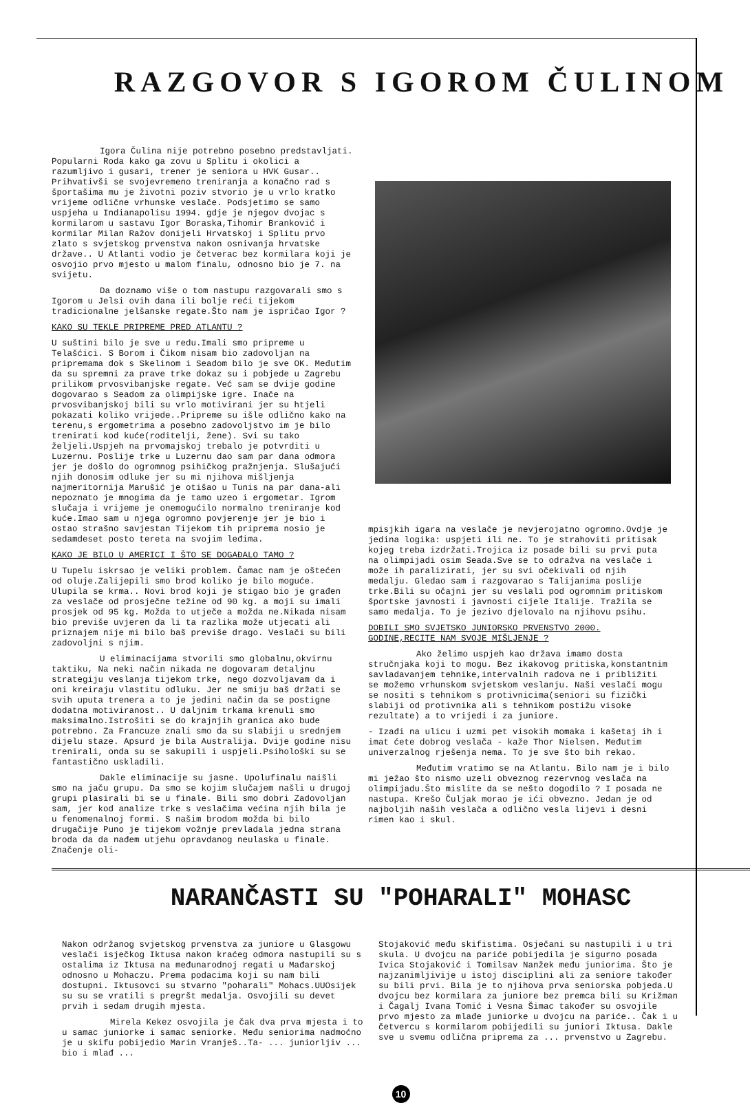RAZGOVOR S IGOROM ČULINOM
Igora Čulina nije potrebno posebno predstavljati. Popularni Roda kako ga zovu u Splitu i okolici a razumljivo i gusari, trener je seniora u HVK Gusar.. Prihvativši se svojevremeno treniranja a konačno rad s športašima mu je životni poziv stvorio je u vrlo kratko vrijeme odlične vrhunske veslače. Podsjetimo se samo uspjeha u Indianapolisu 1994. gdje je njegov dvojac s kormilarom u sastavu Igor Boraska,Tihomir Branković i kormilar Milan Ražov donijeli Hrvatskoj i Splitu prvo zlato s svjetskog prvenstva nakon osnivanja hrvatske države.. U Atlanti vodio je četverac bez kormilara koji je osvojio prvo mjesto u malom finalu, odnosno bio je 7. na svijetu.
Da doznamo više o tom nastupu razgovarali smo s Igorom u Jelsi ovih dana ili bolje reći tijekom tradicionalne jelšanske regate.Što nam je ispričao Igor ?
KAKO SU TEKLE PRIPREME PRED ATLANTU ?
U suštini bilo je sve u redu.Imali smo pripreme u Telašćici. S Borom i Čikom nisam bio zadovoljan na pripremama dok s Skelinom i Seadom bilo je sve OK. Međutim da su spremni za prave trke dokaz su i pobjede u Zagrebu prilikom prvosvibanjske regate. Već sam se dvije godine dogovarao s Seadom za olimpijske igre. Inače na prvosvibanjskoj bili su vrlo motivirani jer su htjeli pokazati koliko vrijede..Pripreme su išle odlično kako na terenu,s ergometrima a posebno zadovoljstvo im je bilo trenirati kod kuće(roditelji, žene). Svi su tako željeli.Uspjeh na prvomajskoj trebalo je potvrditi u Luzernu. Poslije trke u Luzernu dao sam par dana odmora jer je došlo do ogromnog psihičkog pražnjenja. Slušajući njih donosim odluke jer su mi njihova mišljenja najmeritornija Marušić je otišao u Tunis na par dana-ali nepoznato je mnogima da je tamo uzeo i ergometar. Igrom slučaja i vrijeme je onemogućilo normalno treniranje kod kuće.Imao sam u njega ogromno povjerenje jer je bio i ostao strašno savjestan Tijekom tih priprema nosio je sedamdeset posto tereta na svojim leđima.
KAKO JE BILO U AMERICI I ŠTO SE DOGAĐALO TAMO ?
U Tupelu iskrsao je veliki problem. Čamac nam je oštećen od oluje.Zalijepili smo brod koliko je bilo moguće. Ulupila se krma.. Novi brod koji je stigao bio je građen za veslače od prosječne težine od 90 kg. a moji su imali prosjek od 95 kg. Možda to utječe a možda ne.Nikada nisam bio previše uvjeren da li ta razlika može utjecati ali priznajem nije mi bilo baš previše drago. Veslači su bili zadovoljni s njim.
U eliminacijama stvorili smo globalnu,okvirnu taktiku, Na neki način nikada ne dogovaram detaljnu strategiju veslanja tijekom trke, nego dozvoljavam da i oni kreiraju vlastitu odluku. Jer ne smiju baš držati se svih uputa trenera a to je jedini način da se postigne dodatna motiviranost.. U daljnim trkama krenuli smo maksimalno.Istrošiti se do krajnjih granica ako bude potrebno. Za Francuze znali smo da su slabiji u srednjem dijelu staze. Apsurd je bila Australija. Dvije godine nisu trenirali, onda su se sakupili i uspjeli.Psihološki su se fantastično uskladili.
Dakle eliminacije su jasne. Upolufinalu naišli smo na jaču grupu. Da smo se kojim slučajem našli u drugoj grupi plasirali bi se u finale. Bili smo dobri Zadovoljan sam, jer kod analize trke s veslačima većina njih bila je u fenomenalnoj formi. S našim brodom možda bi bilo drugačije Puno je tijekom vožnje prevladala jedna strana broda da da nađem utjehu opravdanog neulaska u finale. Značenje oli-
mpisjkih igara na veslače je nevjerojatno ogromno.Ovdje je jedina logika: uspjeti ili ne. To je strahoviti pritisak kojeg treba izdržati.Trojica iz posade bili su prvi puta na olimpijadi osim Seada.Sve se to odražva na veslače i može ih paralizirati, jer su svi očekivali od njih medalju. Gledao sam i razgovarao s Talijanima poslije trke.Bili su očajni jer su veslali pod ogromnim pritiskom športske javnosti i javnosti cijele Italije. Tražila se samo medalja. To je jezivo djelovalo na njihovu psihu.
DOBILI SMO SVJETSKO JUNIORSKO PRVENSTVO 2000. GODINE,RECITE NAM SVOJE MIŠLJENJE ?
Ako želimo uspjeh kao država imamo dosta stručnjaka koji to mogu. Bez ikakovog pritiska,konstantnim savladavanjem tehnike,intervalnih radova ne i približiti se možemo vrhunskom svjetskom veslanju. Naši veslači mogu se nositi s tehnikom s protivnicima(seniori su fizički slabiji od protivnika ali s tehnikom postižu visoke rezultate) a to vrijedi i za juniore.
- Izađi na ulicu i uzmi pet visokih momaka i kašetaj ih i imat ćete dobrog veslača - kaže Thor Nielsen. Međutim univerzalnog rješenja nema. To je sve što bih rekao.
Međutim vratimo se na Atlantu. Bilo nam je i bilo mi ježao što nismo uzeli obveznog rezervnog veslača na olimpijadu.Što mislite da se nešto dogodilo ? I posada ne nastupa. Krešo Čuljak morao je ići obvezno. Jedan je od najboljih naših veslača a odlično vesla lijevi i desni rimen kao i skul.
NARANČASTI SU "POHARALI" MOHASC
Nakon održanog svjetskog prvenstva za juniore u Glasgowu veslači isječkog Iktusa nakon kraćeg odmora nastupili su s ostalima iz Iktusa na međunarodnoj regati u Mađarskoj odnosno u Mohaczu. Prema podacima koji su nam bili dostupni. Iktusovci su stvarno "poharali" Mohacs.UUOsijek su su se vratili s pregršt medalja. Osvojili su devet prvih i sedam drugih mjesta.
Mirela Kekez osvojila je čak dva prva mjesta i to u samac juniorke i samac seniorke. Među seniorima nadmoćno je u skifu pobijedio Marin Vranješ..Ta- ... juniorljiv ... bio i mlađ ...
Stojaković među skifistima. Osječani su nastupili i u tri skula. U dvojcu na pariće pobijedila je sigurno posada Ivica Stojaković i Tomilsav Nanžek među juniorima. Što je najzanimljivije u istoj disciplini ali za seniore također su bili prvi. Bila je to njihova prva seniorska pobjeda.U dvojcu bez kormilara za juniore bez premca bili su Križman i Čagalj Ivana Tomić i Vesna Šimac također su osvojile prvo mjesto za mlađe juniorke u dvojcu na pariće.. Čak i u četvercu s kormilarom pobijedili su juniori Iktusa. Dakle sve u svemu odlična priprema za ... prvenstvo u Zagrebu.
10